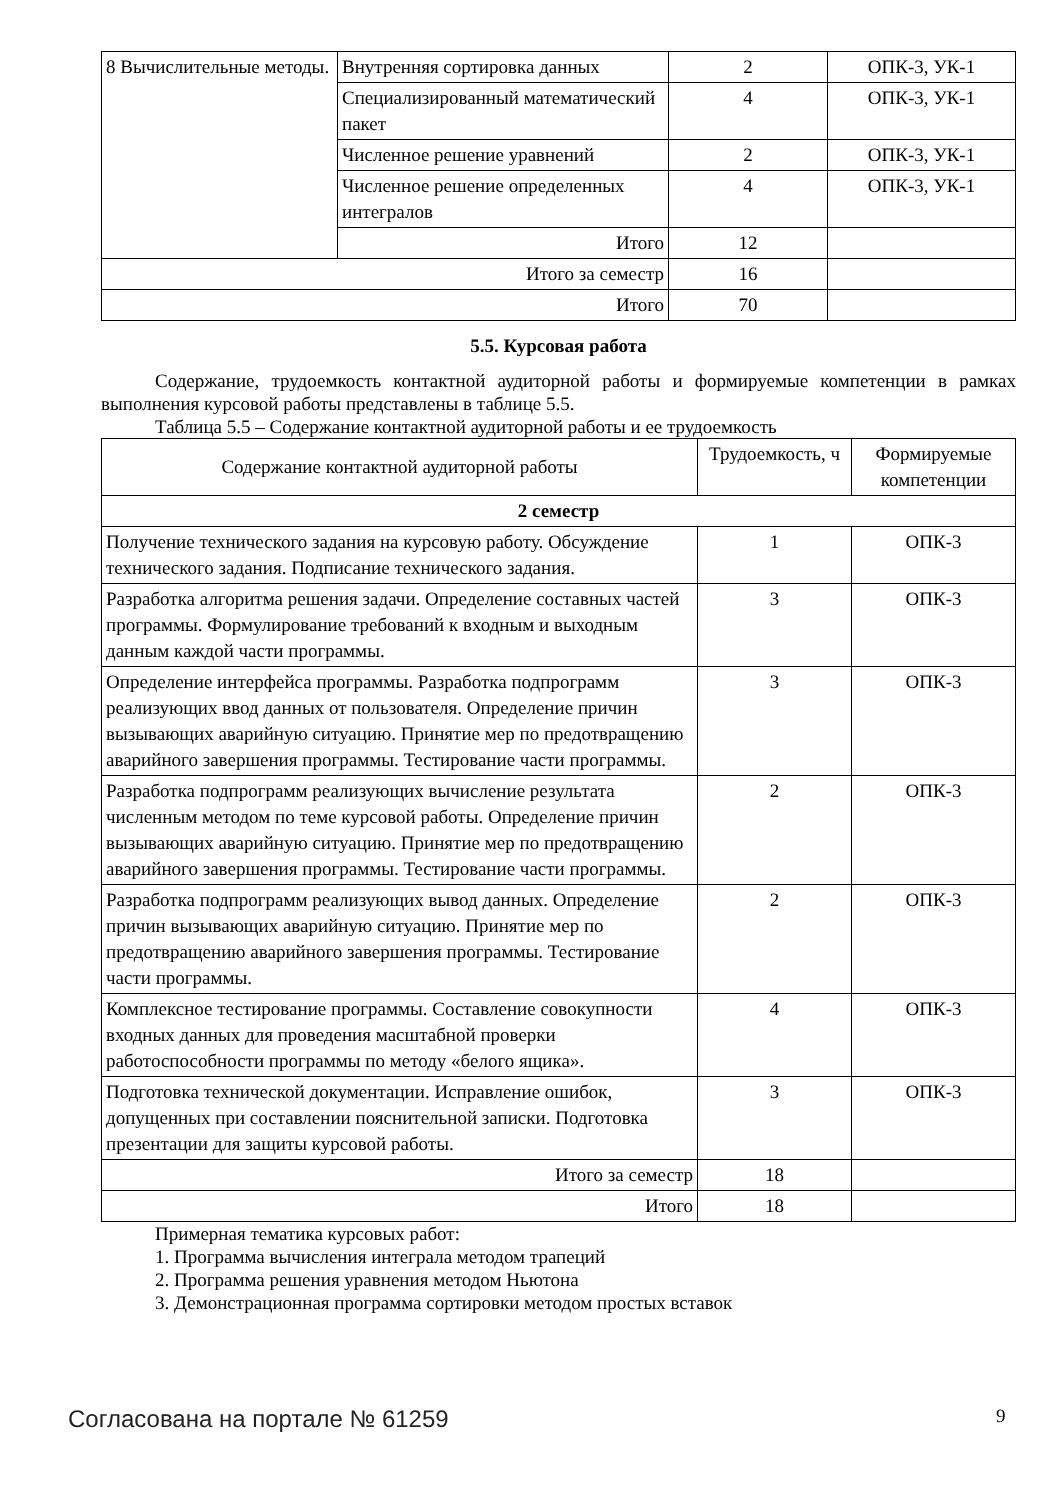| 8 Вычислительные методы. | Внутренняя сортировка данных | 2 | ОПК-3, УК-1 |
| | Специализированный математический пакет | 4 | ОПК-3, УК-1 |
| | Численное решение уравнений | 2 | ОПК-3, УК-1 |
| | Численное решение определенных интегралов | 4 | ОПК-3, УК-1 |
| | Итого | 12 | |
| Итого за семестр | | 16 | |
| Итого | | 70 | |
5.5. Курсовая работа
Содержание, трудоемкость контактной аудиторной работы и формируемые компетенции в рамках выполнения курсовой работы представлены в таблице 5.5.
Таблица 5.5 – Содержание контактной аудиторной работы и ее трудоемкость
| Содержание контактной аудиторной работы | Трудоемкость, ч | Формируемые компетенции |
| --- | --- | --- |
| 2 семестр | | |
| Получение технического задания на курсовую работу. Обсуждение технического задания. Подписание технического задания. | 1 | ОПК-3 |
| Разработка алгоритма решения задачи. Определение составных частей программы. Формулирование требований к входным и выходным данным каждой части программы. | 3 | ОПК-3 |
| Определение интерфейса программы. Разработка подпрограмм реализующих ввод данных от пользователя. Определение причин вызывающих аварийную ситуацию. Принятие мер по предотвращению аварийного завершения программы. Тестирование части программы. | 3 | ОПК-3 |
| Разработка подпрограмм реализующих вычисление результата численным методом по теме курсовой работы. Определение причин вызывающих аварийную ситуацию. Принятие мер по предотвращению аварийного завершения программы. Тестирование части программы. | 2 | ОПК-3 |
| Разработка подпрограмм реализующих вывод данных. Определение причин вызывающих аварийную ситуацию. Принятие мер по предотвращению аварийного завершения программы. Тестирование части программы. | 2 | ОПК-3 |
| Комплексное тестирование программы. Составление совокупности входных данных для проведения масштабной проверки работоспособности программы по методу «белого ящика». | 4 | ОПК-3 |
| Подготовка технической документации. Исправление ошибок, допущенных при составлении пояснительной записки. Подготовка презентации для защиты курсовой работы. | 3 | ОПК-3 |
| Итого за семестр | 18 | |
| Итого | 18 | |
Примерная тематика курсовых работ:
1. Программа вычисления интеграла методом трапеций
2. Программа решения уравнения методом Ньютона
3. Демонстрационная программа сортировки методом простых вставок
Согласована на портале № 61259 9